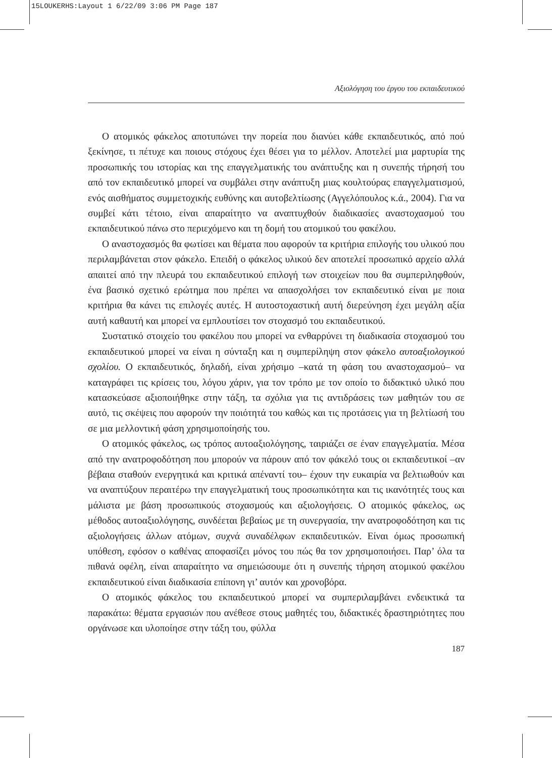15LOUKERHS:Layout 1 6/22/09 3:06 PM Page 187
Αξιολόγηση του έργου του εκπαιδευτικού
Ο ατομικός φάκελος αποτυπώνει την πορεία που διανύει κάθε εκπαιδευτικός, από πού ξεκίνησε, τι πέτυχε και ποιους στόχους έχει θέσει για το μέλλον. Αποτελεί μια μαρτυρία της προσωπικής του ιστορίας και της επαγγελματικής του ανάπτυξης και η συνεπής τήρησή του από τον εκπαιδευτικό μπορεί να συμβάλει στην ανάπτυξη μιας κουλτούρας επαγγελματισμού, ενός αισθήματος συμμετοχικής ευθύνης και αυτοβελτίωσης (Αγγελόπουλος κ.ά., 2004). Για να συμβεί κάτι τέτοιο, είναι απαραίτητο να αναπτυχθούν διαδικασίες αναστοχασμού του εκπαιδευτικού πάνω στο περιεχόμενο και τη δομή του ατομικού του φακέλου.
Ο αναστοχασμός θα φωτίσει και θέματα που αφορούν τα κριτήρια επιλογής του υλικού που περιλαμβάνεται στον φάκελο. Επειδή ο φάκελος υλικού δεν αποτελεί προσωπικό αρχείο αλλά απαιτεί από την πλευρά του εκπαιδευτικού επιλογή των στοιχείων που θα συμπεριληφθούν, ένα βασικό σχετικό ερώτημα που πρέπει να απασχολήσει τον εκπαιδευτικό είναι με ποια κριτήρια θα κάνει τις επιλογές αυτές. Η αυτοστοχαστική αυτή διερεύνηση έχει μεγάλη αξία αυτή καθαυτή και μπορεί να εμπλουτίσει τον στοχασμό του εκπαιδευτικού.
Συστατικό στοιχείο του φακέλου που μπορεί να ενθαρρύνει τη διαδικασία στοχασμού του εκπαιδευτικού μπορεί να είναι η σύνταξη και η συμπερίληψη στον φάκελο αυτοαξιολογικού σχολίου. Ο εκπαιδευτικός, δηλαδή, είναι χρήσιμο –κατά τη φάση του αναστοχασμού– να καταγράφει τις κρίσεις του, λόγου χάριν, για τον τρόπο με τον οποίο το διδακτικό υλικό που κατασκεύασε αξιοποιήθηκε στην τάξη, τα σχόλια για τις αντιδράσεις των μαθητών του σε αυτό, τις σκέψεις που αφορούν την ποιότητά του καθώς και τις προτάσεις για τη βελτίωσή του σε μια μελλοντική φάση χρησιμοποίησής του.
Ο ατομικός φάκελος, ως τρόπος αυτοαξιολόγησης, ταιριάζει σε έναν επαγγελματία. Μέσα από την ανατροφοδότηση που μπορούν να πάρουν από τον φάκελό τους οι εκπαιδευτικοί –αν βέβαια σταθούν ενεργητικά και κριτικά απέναντί του– έχουν την ευκαιρία να βελτιωθούν και να αναπτύξουν περαιτέρω την επαγγελματική τους προσωπικότητα και τις ικανότητές τους και μάλιστα με βάση προσωπικούς στοχασμούς και αξιολογήσεις. Ο ατομικός φάκελος, ως μέθοδος αυτοαξιολόγησης, συνδέεται βεβαίως με τη συνεργασία, την ανατροφοδότηση και τις αξιολογήσεις άλλων ατόμων, συχνά συναδέλφων εκπαιδευτικών. Είναι όμως προσωπική υπόθεση, εφόσον ο καθένας αποφασίζει μόνος του πώς θα τον χρησιμοποιήσει. Παρ’ όλα τα πιθανά οφέλη, είναι απαραίτητο να σημειώσουμε ότι η συνεπής τήρηση ατομικού φακέλου εκπαιδευτικού είναι διαδικασία επίπονη γι’ αυτόν και χρονοβόρα.
Ο ατομικός φάκελος του εκπαιδευτικού μπορεί να συμπεριλαμβάνει ενδεικτικά τα παρακάτω: θέματα εργασιών που ανέθεσε στους μαθητές του, διδακτικές δραστηριότητες που οργάνωσε και υλοποίησε στην τάξη του, φύλλα
187